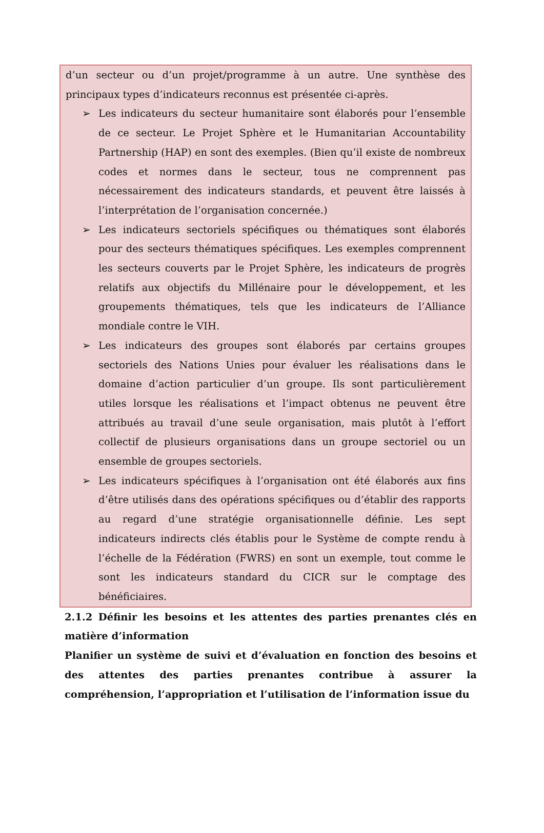d’un secteur ou d’un projet/programme à un autre. Une synthèse des principaux types d’indicateurs reconnus est présentée ci-après.
➢ Les indicateurs du secteur humanitaire sont élaborés pour l’ensemble de ce secteur. Le Projet Sphère et le Humanitarian Accountability Partnership (HAP) en sont des exemples. (Bien qu’il existe de nombreux codes et normes dans le secteur, tous ne comprennent pas nécessairement des indicateurs standards, et peuvent être laissés à l’interprétation de l’organisation concernée.)
➢ Les indicateurs sectoriels spécifiques ou thématiques sont élaborés pour des secteurs thématiques spécifiques. Les exemples comprennent les secteurs couverts par le Projet Sphère, les indicateurs de progrès relatifs aux objectifs du Millénaire pour le développement, et les groupements thématiques, tels que les indicateurs de l’Alliance mondiale contre le VIH.
➢ Les indicateurs des groupes sont élaborés par certains groupes sectoriels des Nations Unies pour évaluer les réalisations dans le domaine d’action particulier d’un groupe. Ils sont particulièrement utiles lorsque les réalisations et l’impact obtenus ne peuvent être attribués au travail d’une seule organisation, mais plutôt à l’effort collectif de plusieurs organisations dans un groupe sectoriel ou un ensemble de groupes sectoriels.
➢ Les indicateurs spécifiques à l’organisation ont été élaborés aux fins d’être utilisés dans des opérations spécifiques ou d’établir des rapports au regard d’une stratégie organisationnelle définie. Les sept indicateurs indirects clés établis pour le Système de compte rendu à l’échelle de la Fédération (FWRS) en sont un exemple, tout comme le sont les indicateurs standard du CICR sur le comptage des bénéficiaires.
2.1.2 Définir les besoins et les attentes des parties prenantes clés en matière d’information
Planifier un système de suivi et d’évaluation en fonction des besoins et des attentes des parties prenantes contribue à assurer la compréhension, l’appropriation et l’utilisation de l’information issue du